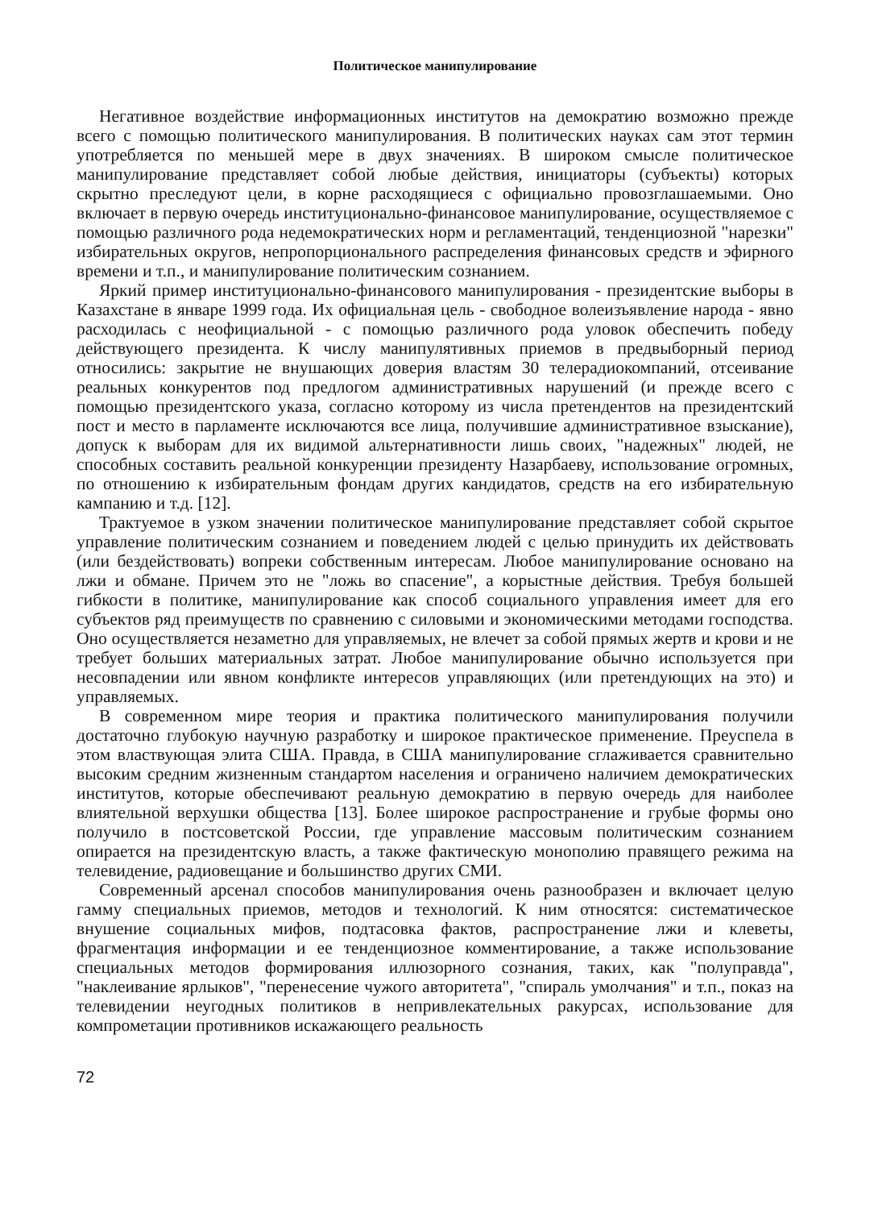Политическое манипулирование
Негативное воздействие информационных институтов на демократию возможно прежде всего с помощью политического манипулирования. В политических науках сам этот термин употребляется по меньшей мере в двух значениях. В широком смысле политическое манипулирование представляет собой любые действия, инициаторы (субъекты) которых скрытно преследуют цели, в корне расходящиеся с официально провозглашаемыми. Оно включает в первую очередь институционально-финансовое манипулирование, осуществляемое с помощью различного рода недемократических норм и регламентаций, тенденциозной "нарезки" избирательных округов, непропорционального распределения финансовых средств и эфирного времени и т.п., и манипулирование политическим сознанием.
Яркий пример институционально-финансового манипулирования - президентские выборы в Казахстане в январе 1999 года. Их официальная цель - свободное волеизъявление народа - явно расходилась с неофициальной - с помощью различного рода уловок обеспечить победу действующего президента. К числу манипулятивных приемов в предвыборный период относились: закрытие не внушающих доверия властям 30 телерадиокомпаний, отсеивание реальных конкурентов под предлогом административных нарушений (и прежде всего с помощью президентского указа, согласно которому из числа претендентов на президентский пост и место в парламенте исключаются все лица, получившие административное взыскание), допуск к выборам для их видимой альтернативности лишь своих, "надежных" людей, не способных составить реальной конкуренции президенту Назарбаеву, использование огромных, по отношению к избирательным фондам других кандидатов, средств на его избирательную кампанию и т.д. [12].
Трактуемое в узком значении политическое манипулирование представляет собой скрытое управление политическим сознанием и поведением людей с целью принудить их действовать (или бездействовать) вопреки собственным интересам. Любое манипулирование основано на лжи и обмане. Причем это не "ложь во спасение", а корыстные действия. Требуя большей гибкости в политике, манипулирование как способ социального управления имеет для его субъектов ряд преимуществ по сравнению с силовыми и экономическими методами господства. Оно осуществляется незаметно для управляемых, не влечет за собой прямых жертв и крови и не требует больших материальных затрат. Любое манипулирование обычно используется при несовпадении или явном конфликте интересов управляющих (или претендующих на это) и управляемых.
В современном мире теория и практика политического манипулирования получили достаточно глубокую научную разработку и широкое практическое применение. Преуспела в этом властвующая элита США. Правда, в США манипулирование сглаживается сравнительно высоким средним жизненным стандартом населения и ограничено наличием демократических институтов, которые обеспечивают реальную демократию в первую очередь для наиболее влиятельной верхушки общества [13]. Более широкое распространение и грубые формы оно получило в постсоветской России, где управление массовым политическим сознанием опирается на президентскую власть, а также фактическую монополию правящего режима на телевидение, радиовещание и большинство других СМИ.
Современный арсенал способов манипулирования очень разнообразен и включает целую гамму специальных приемов, методов и технологий. К ним относятся: систематическое внушение социальных мифов, подтасовка фактов, распространение лжи и клеветы, фрагментация информации и ее тенденциозное комментирование, а также использование специальных методов формирования иллюзорного сознания, таких, как "полуправда", "наклеивание ярлыков", "перенесение чужого авторитета", "спираль умолчания" и т.п., показ на телевидении неугодных политиков в непривлекательных ракурсах, использование для компрометации противников искажающего реальность
72